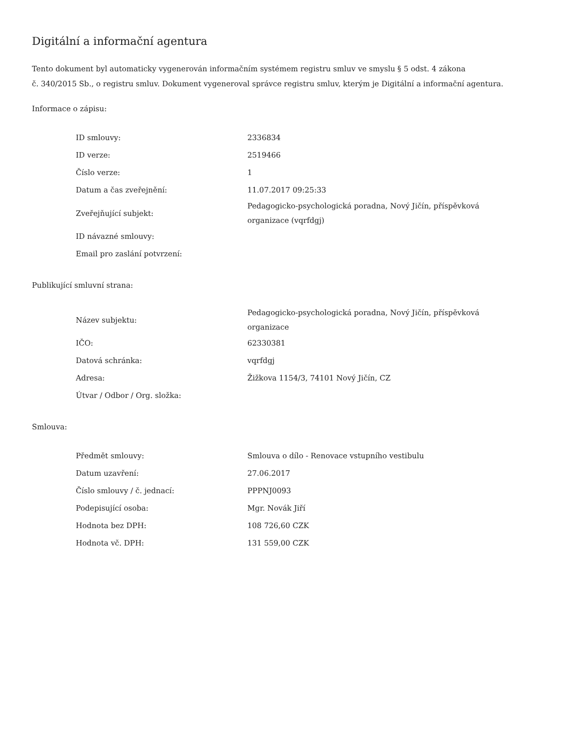Digitální a informační agentura
Tento dokument byl automaticky vygenerován informačním systémem registru smluv ve smyslu § 5 odst. 4 zákona
č. 340/2015 Sb., o registru smluv. Dokument vygeneroval správce registru smluv, kterým je Digitální a informační agentura.
Informace o zápisu:
| ID smlouvy: | 2336834 |
| ID verze: | 2519466 |
| Číslo verze: | 1 |
| Datum a čas zveřejnění: | 11.07.2017 09:25:33 |
| Zveřejňující subjekt: | Pedagogicko-psychologická poradna, Nový Jičín, příspěvková organizace (vqrfdgj) |
| ID návazné smlouvy: | |
| Email pro zaslání potvrzení: | |
Publikující smluvní strana:
| Název subjektu: | Pedagogicko-psychologická poradna, Nový Jičín, příspěvková organizace |
| IČO: | 62330381 |
| Datová schránka: | vqrfdgj |
| Adresa: | Žižkova 1154/3, 74101 Nový Jičín, CZ |
| Útvar / Odbor / Org. složka: | |
Smlouva:
| Předmět smlouvy: | Smlouva o dílo - Renovace vstupního vestibulu |
| Datum uzavření: | 27.06.2017 |
| Číslo smlouvy / č. jednací: | PPPNJ0093 |
| Podepisující osoba: | Mgr. Novák Jiří |
| Hodnota bez DPH: | 108 726,60 CZK |
| Hodnota vč. DPH: | 131 559,00 CZK |